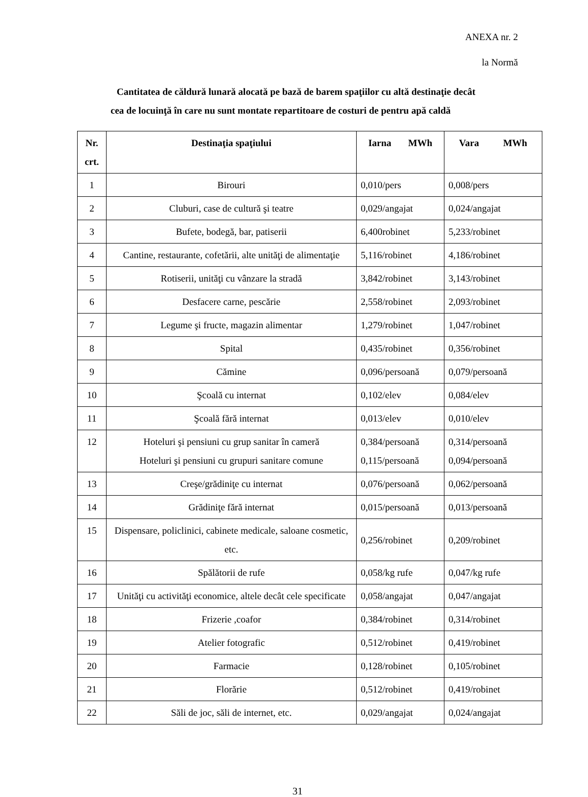ANEXA nr. 2
la Normă
Cantitatea de căldură lunară alocată pe bază de barem spaţiilor cu altă destinaţie decât
cea de locuinţă în care nu sunt montate repartitoare de costuri de pentru apă caldă
| Nr. crt. | Destinaţia spaţiului | Iarna MWh | Vara MWh |
| --- | --- | --- | --- |
| 1 | Birouri | 0,010/pers | 0,008/pers |
| 2 | Cluburi, case de cultură şi teatre | 0,029/angajat | 0,024/angajat |
| 3 | Bufete, bodegă, bar, patiserii | 6,400robinet | 5,233/robinet |
| 4 | Cantine, restaurante, cofetării, alte unităţi de alimentaţie | 5,116/robinet | 4,186/robinet |
| 5 | Rotiserii, unităţi cu vânzare la stradă | 3,842/robinet | 3,143/robinet |
| 6 | Desfacere carne, pescărie | 2,558/robinet | 2,093/robinet |
| 7 | Legume şi fructe, magazin alimentar | 1,279/robinet | 1,047/robinet |
| 8 | Spital | 0,435/robinet | 0,356/robinet |
| 9 | Cămine | 0,096/persoană | 0,079/persoană |
| 10 | Şcoală cu internat | 0,102/elev | 0,084/elev |
| 11 | Şcoală fără internat | 0,013/elev | 0,010/elev |
| 12 | Hoteluri şi pensiuni cu grup sanitar în cameră Hoteluri şi pensiuni cu grupuri sanitare comune | 0,384/persoană 0,115/persoană | 0,314/persoană 0,094/persoană |
| 13 | Creşe/grădiniţe cu internat | 0,076/persoană | 0,062/persoană |
| 14 | Grădiniţe fără internat | 0,015/persoană | 0,013/persoană |
| 15 | Dispensare, policlinici, cabinete medicale, saloane cosmetic, etc. | 0,256/robinet | 0,209/robinet |
| 16 | Spălătorii de rufe | 0,058/kg rufe | 0,047/kg rufe |
| 17 | Unităţi cu activităţi economice, altele decât cele specificate | 0,058/angajat | 0,047/angajat |
| 18 | Frizerie ,coafor | 0,384/robinet | 0,314/robinet |
| 19 | Atelier fotografic | 0,512/robinet | 0,419/robinet |
| 20 | Farmacie | 0,128/robinet | 0,105/robinet |
| 21 | Florărie | 0,512/robinet | 0,419/robinet |
| 22 | Săli de joc, săli de internet, etc. | 0,029/angajat | 0,024/angajat |
31